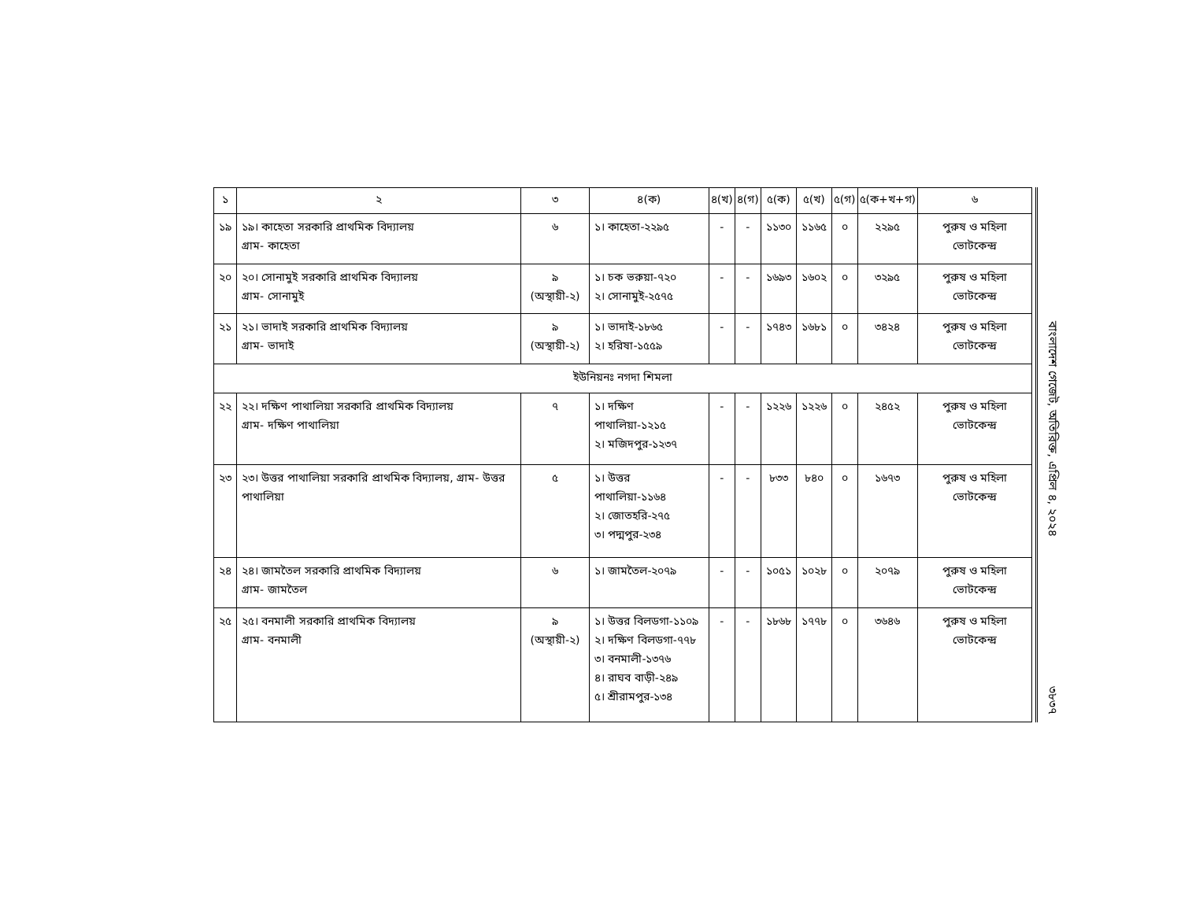| ১ | ২ | ৩ | ৪(ক) | ৪(খ) | ৪(গ) | ৫(ক) | ৫(খ) | ৫(গ) | ৫(ক+খ+গ) | ৬ |
| --- | --- | --- | --- | --- | --- | --- | --- | --- | --- | --- |
| ১৯ | ১৯। কাহেতা সরকারি প্রাথমিক বিদ্যালয় গ্রাম- কাহেতা | ৬ | ১। কাহেতা-২২৯৫ | - | - | ১১৩০ | ১১৬৫ | ০ | ২২৯৫ | পুরুষ ও মহিলা ভোটকেন্দ্র |
| ২০ | ২০। সোনামুই সরকারি প্রাথমিক বিদ্যালয় গ্রাম- সোনামুই | ৯ (অস্থায়ী-২) | ১। চক ভরুয়া-৭২০ ২। সোনামুই-২৫৭৫ | - | - | ১৬৯৩ | ১৬০২ | ০ | ৩২৯৫ | পুরুষ ও মহিলা ভোটকেন্দ্র |
| ২১ | ২১। ভাদাই সরকারি প্রাথমিক বিদ্যালয় গ্রাম- ভাদাই | ৯ (অস্থায়ী-২) | ১। ভাদাই-১৮৬৫ ২। হরিষা-১৫৫৯ | - | - | ১৭৪৩ | ১৬৮১ | ০ | ৩৪২৪ | পুরুষ ও মহিলা ভোটকেন্দ্র |
| ইউনিয়নঃ নগদা শিমলা | | | | | | | | | | |
| ২২ | ২২। দক্ষিণ পাথালিয়া সরকারি প্রাথমিক বিদ্যালয় গ্রাম- দক্ষিণ পাথালিয়া | ৭ | ১। দক্ষিণ পাথালিয়া-১২১৫ ২। মজিদপুর-১২৩৭ | - | - | ১২২৬ | ১২২৬ | ০ | ২৪৫২ | পুরুষ ও মহিলা ভোটকেন্দ্র |
| ২৩ | ২৩। উত্তর পাথালিয়া সরকারি প্রাথমিক বিদ্যালয়, গ্রাম- উত্তর পাথালিয়া | ৫ | ১। উত্তর পাথালিয়া-১১৬৪ ২। জোতহরি-২৭৫ ৩। পদ্মপুর-২৩৪ | - | - | ৮৩৩ | ৮৪০ | ০ | ১৬৭৩ | পুরুষ ও মহিলা ভোটকেন্দ্র |
| ২৪ | ২৪। জামতৈল সরকারি প্রাথমিক বিদ্যালয় গ্রাম- জামতৈল | ৬ | ১। জামতৈল-২০৭৯ | - | - | ১০৫১ | ১০২৮ | ০ | ২০৭৯ | পুরুষ ও মহিলা ভোটকেন্দ্র |
| ২৫ | ২৫। বনমালী সরকারি প্রাথমিক বিদ্যালয় গ্রাম- বনমালী | ৯ (অস্থায়ী-২) | ১। উত্তর বিলডগা-১১০৯ ২। দক্ষিণ বিলডগা-৭৭৮ ৩। বনমালী-১৩৭৬ ৪। রাঘব বাড়ী-২৪৯ ৫। শ্রীরামপুর-১৩৪ | - | - | ১৮৬৮ | ১৭৭৮ | ০ | ৩৬৪৬ | পুরুষ ও মহিলা ভোটকেন্দ্র |
বাংলাদেশ গেজেট, অতিরিক্ত, এপ্রিল ৪, ২০২৪
৩৮৩৭